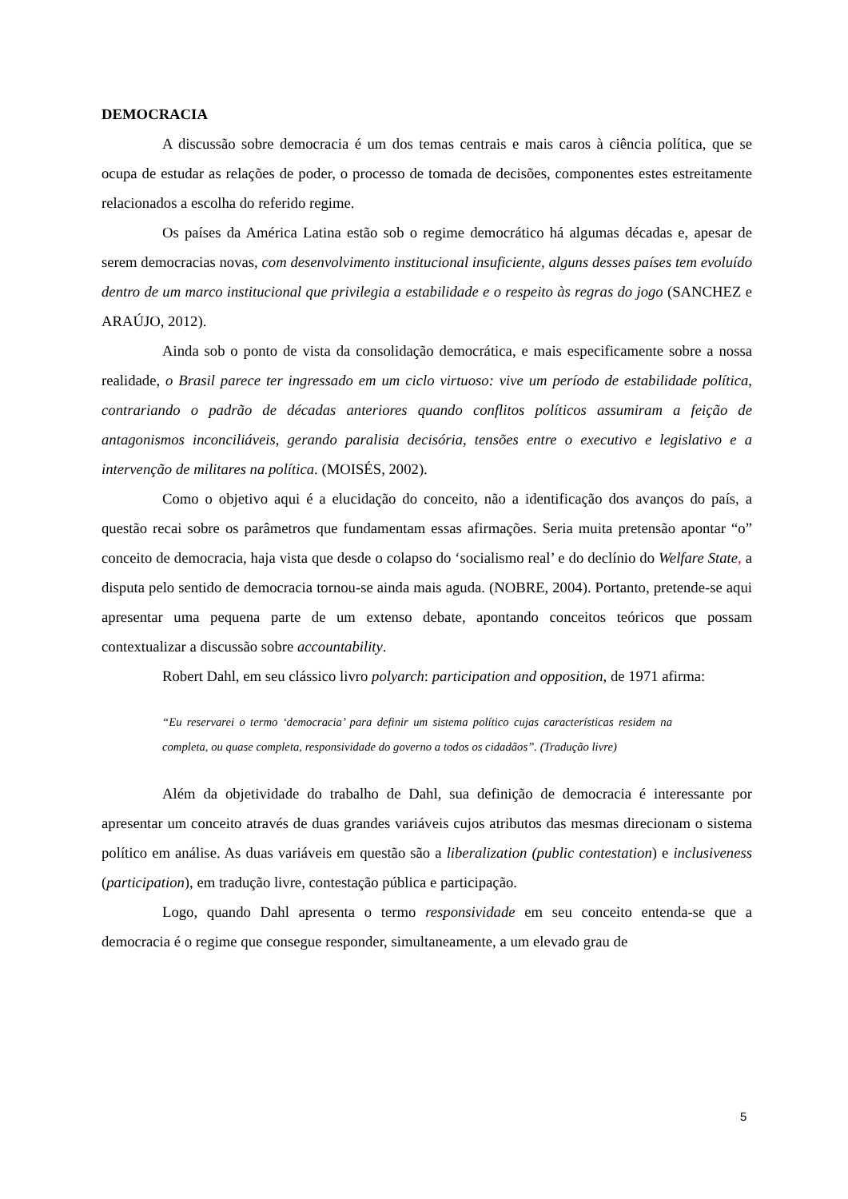DEMOCRACIA
A discussão sobre democracia é um dos temas centrais e mais caros à ciência política, que se ocupa de estudar as relações de poder, o processo de tomada de decisões, componentes estes estreitamente relacionados a escolha do referido regime.
Os países da América Latina estão sob o regime democrático há algumas décadas e, apesar de serem democracias novas, com desenvolvimento institucional insuficiente, alguns desses países tem evoluído dentro de um marco institucional que privilegia a estabilidade e o respeito às regras do jogo (SANCHEZ e ARAÚJO, 2012).
Ainda sob o ponto de vista da consolidação democrática, e mais especificamente sobre a nossa realidade, o Brasil parece ter ingressado em um ciclo virtuoso: vive um período de estabilidade política, contrariando o padrão de décadas anteriores quando conflitos políticos assumiram a feição de antagonismos inconciliáveis, gerando paralisia decisória, tensões entre o executivo e legislativo e a intervenção de militares na política. (MOISÉS, 2002).
Como o objetivo aqui é a elucidação do conceito, não a identificação dos avanços do país, a questão recai sobre os parâmetros que fundamentam essas afirmações. Seria muita pretensão apontar “o” conceito de democracia, haja vista que desde o colapso do ‘socialismo real’ e do declínio do Welfare State, a disputa pelo sentido de democracia tornou-se ainda mais aguda. (NOBRE, 2004). Portanto, pretende-se aqui apresentar uma pequena parte de um extenso debate, apontando conceitos teóricos que possam contextualizar a discussão sobre accountability.
Robert Dahl, em seu clássico livro polyarch: participation and opposition, de 1971 afirma:
“Eu reservarei o termo ‘democracia’ para definir um sistema político cujas características residem na completa, ou quase completa, responsividade do governo a todos os cidadãos”. (Tradução livre)
Além da objetividade do trabalho de Dahl, sua definição de democracia é interessante por apresentar um conceito através de duas grandes variáveis cujos atributos das mesmas direcionam o sistema político em análise. As duas variáveis em questão são a liberalization (public contestation) e inclusiveness (participation), em tradução livre, contestação pública e participação.
Logo, quando Dahl apresenta o termo responsividade em seu conceito entenda-se que a democracia é o regime que consegue responder, simultaneamente, a um elevado grau de
5